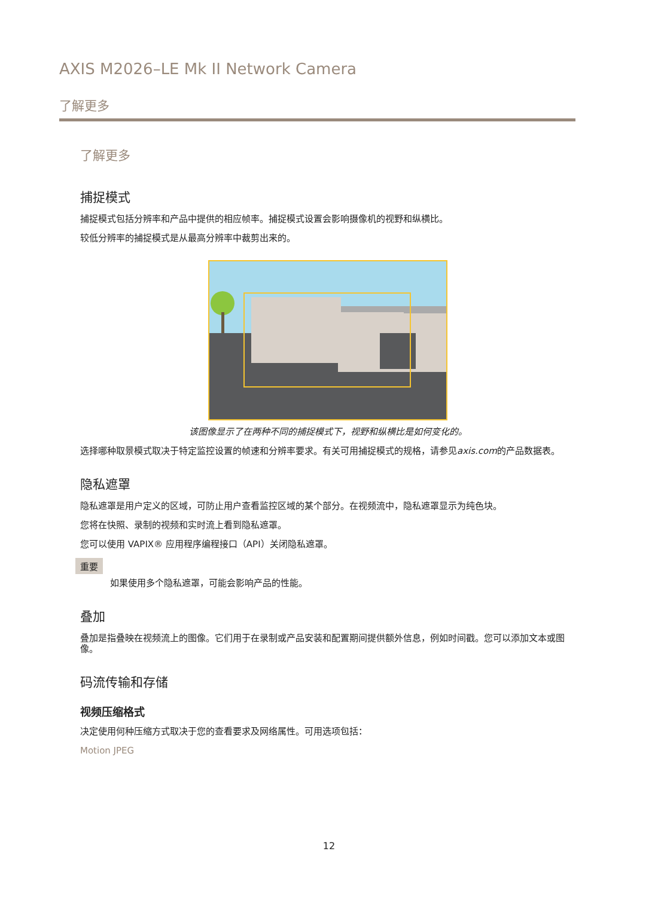AXIS M2026–LE Mk II Network Camera
了解更多
了解更多
捕捉模式
捕捉模式包括分辨率和产品中提供的相应帧率。捕捉模式设置会影响摄像机的视野和纵横比。
较低分辨率的捕捉模式是从最高分辨率中裁剪出来的。
该图像显示了在两种不同的捕捉模式下，视野和纵横比是如何变化的。
选择哪种取景模式取决于特定监控设置的帧速和分辨率要求。有关可用捕捉模式的规格，请参见axis.com的产品数据表。
隐私遮罩
隐私遮罩是用户定义的区域，可防止用户查看监控区域的某个部分。在视频流中，隐私遮罩显示为纯色块。
您将在快照、录制的视频和实时流上看到隐私遮罩。
您可以使用 VAPIX® 应用程序编程接口（API）关闭隐私遮罩。
重要
如果使用多个隐私遮罩，可能会影响产品的性能。
叠加
叠加是指叠映在视频流上的图像。它们用于在录制或产品安装和配置期间提供额外信息，例如时间戳。您可以添加文本或图像。
码流传输和存储
视频压缩格式
决定使用何种压缩方式取决于您的查看要求及网络属性。可用选项包括：
Motion JPEG
12